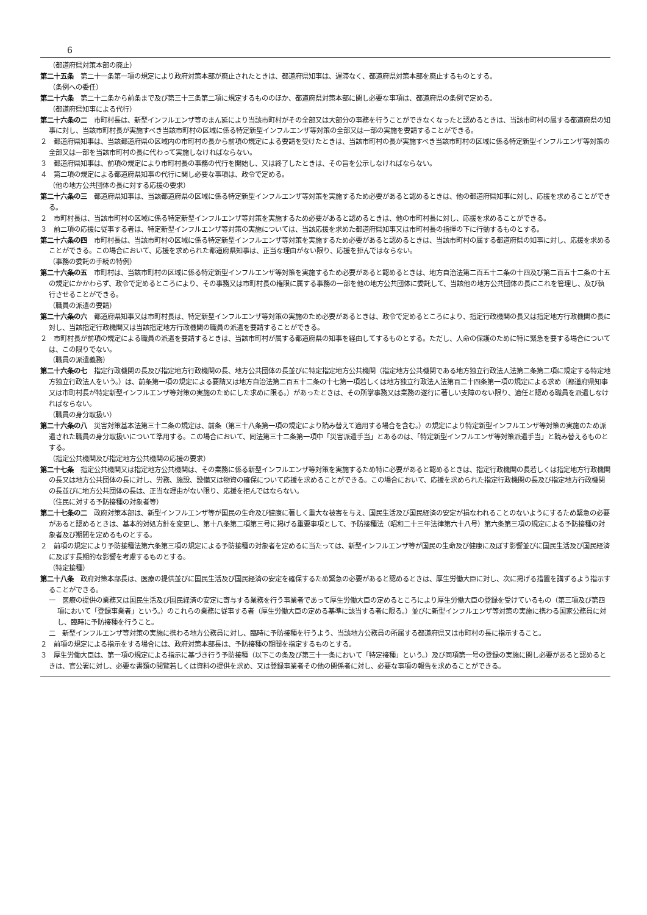6
（都道府県対策本部の廃止）
第二十五条　第二十一条第一項の規定により政府対策本部が廃止されたときは、都道府県知事は、遅滞なく、都道府県対策本部を廃止するものとする。
（条例への委任）
第二十六条　第二十二条から前条まで及び第三十三条第二項に規定するもののほか、都道府県対策本部に関し必要な事項は、都道府県の条例で定める。
（都道府県知事による代行）
第二十六条の二　市町村長は、新型インフルエンザ等のまん延により当該市町村がその全部又は大部分の事務を行うことができなくなったと認めるときは、当該市町村の属する都道府県の知事に対し、当該市町村長が実施すべき当該市町村の区域に係る特定新型インフルエンザ等対策の全部又は一部の実施を要請することができる。
２　都道府県知事は、当該都道府県の区域内の市町村の長から前項の規定による要請を受けたときは、当該市町村の長が実施すべき当該市町村の区域に係る特定新型インフルエンザ等対策の全部又は一部を当該市町村の長に代わって実施しなければならない。
３　都道府県知事は、前項の規定により市町村長の事務の代行を開始し、又は終了したときは、その旨を公示しなければならない。
４　第二項の規定による都道府県知事の代行に関し必要な事項は、政令で定める。
（他の地方公共団体の長に対する応援の要求）
第二十六条の三　都道府県知事は、当該都道府県の区域に係る特定新型インフルエンザ等対策を実施するため必要があると認めるときは、他の都道府県知事に対し、応援を求めることができる。
２　市町村長は、当該市町村の区域に係る特定新型インフルエンザ等対策を実施するため必要があると認めるときは、他の市町村長に対し、応援を求めることができる。
３　前二項の応援に従事する者は、特定新型インフルエンザ等対策の実施については、当該応援を求めた都道府県知事又は市町村長の指揮の下に行動するものとする。
第二十六条の四　市町村長は、当該市町村の区域に係る特定新型インフルエンザ等対策を実施するため必要があると認めるときは、当該市町村の属する都道府県の知事に対し、応援を求めることができる。この場合において、応援を求められた都道府県知事は、正当な理由がない限り、応援を拒んではならない。
（事務の委託の手続の特例）
第二十六条の五　市町村は、当該市町村の区域に係る特定新型インフルエンザ等対策を実施するため必要があると認めるときは、地方自治法第二百五十二条の十四及び第二百五十二条の十五の規定にかかわらず、政令で定めるところにより、その事務又は市町村長の権限に属する事務の一部を他の地方公共団体に委託して、当該他の地方公共団体の長にこれを管理し、及び執行させることができる。
（職員の派遣の要請）
第二十六条の六　都道府県知事又は市町村長は、特定新型インフルエンザ等対策の実施のため必要があるときは、政令で定めるところにより、指定行政機関の長又は指定地方行政機関の長に対し、当該指定行政機関又は当該指定地方行政機関の職員の派遣を要請することができる。
２　市町村長が前項の規定による職員の派遣を要請するときは、当該市町村が属する都道府県の知事を経由してするものとする。ただし、人命の保護のために特に緊急を要する場合については、この限りでない。
（職員の派遣義務）
第二十六条の七　指定行政機関の長及び指定地方行政機関の長、地方公共団体の長並びに特定指定地方公共機関（指定地方公共機関である地方独立行政法人法第二条第二項に規定する特定地方独立行政法人をいう。）は、前条第一項の規定による要請又は地方自治法第二百五十二条の十七第一項若しくは地方独立行政法人法第百二十四条第一項の規定による求め（都道府県知事又は市町村長が特定新型インフルエンザ等対策の実施のためにした求めに限る。）があったときは、その所掌事務又は業務の遂行に著しい支障のない限り、適任と認める職員を派遣しなければならない。
（職員の身分取扱い）
第二十六条の八　災害対策基本法第三十二条の規定は、前条（第三十八条第一項の規定により読み替えて適用する場合を含む。）の規定により特定新型インフルエンザ等対策の実施のため派遣された職員の身分取扱いについて準用する。この場合において、同法第三十二条第一項中「災害派遣手当」とあるのは、「特定新型インフルエンザ等対策派遣手当」と読み替えるものとする。
（指定公共機関及び指定地方公共機関の応援の要求）
第二十七条　指定公共機関又は指定地方公共機関は、その業務に係る新型インフルエンザ等対策を実施するため特に必要があると認めるときは、指定行政機関の長若しくは指定地方行政機関の長又は地方公共団体の長に対し、労務、施設、設備又は物資の確保について応援を求めることができる。この場合において、応援を求められた指定行政機関の長及び指定地方行政機関の長並びに地方公共団体の長は、正当な理由がない限り、応援を拒んではならない。
（住民に対する予防接種の対象者等）
第二十七条の二　政府対策本部は、新型インフルエンザ等が国民の生命及び健康に著しく重大な被害を与え、国民生活及び国民経済の安定が損なわれることのないようにするため緊急の必要があると認めるときは、基本的対処方針を変更し、第十八条第二項第三号に掲げる重要事項として、予防接種法（昭和二十三年法律第六十八号）第六条第三項の規定による予防接種の対象者及び期間を定めるものとする。
２　前項の規定により予防接種法第六条第三項の規定による予防接種の対象者を定めるに当たっては、新型インフルエンザ等が国民の生命及び健康に及ぼす影響並びに国民生活及び国民経済に及ぼす長期的な影響を考慮するものとする。
（特定接種）
第二十八条　政府対策本部長は、医療の提供並びに国民生活及び国民経済の安定を確保するため緊急の必要があると認めるときは、厚生労働大臣に対し、次に掲げる措置を講ずるよう指示することができる。
一　医療の提供の業務又は国民生活及び国民経済の安定に寄与する業務を行う事業者であって厚生労働大臣の定めるところにより厚生労働大臣の登録を受けているもの（第三項及び第四項において「登録事業者」という。）のこれらの業務に従事する者（厚生労働大臣の定める基準に該当する者に限る。）並びに新型インフルエンザ等対策の実施に携わる国家公務員に対し、臨時に予防接種を行うこと。
二　新型インフルエンザ等対策の実施に携わる地方公務員に対し、臨時に予防接種を行うよう、当該地方公務員の所属する都道府県又は市町村の長に指示すること。
２　前項の規定による指示をする場合には、政府対策本部長は、予防接種の期間を指定するものとする。
３　厚生労働大臣は、第一項の規定による指示に基づき行う予防接種（以下この条及び第三十一条において「特定接種」という。）及び同項第一号の登録の実施に関し必要があると認めるときは、官公署に対し、必要な書類の閲覧若しくは資料の提供を求め、又は登録事業者その他の関係者に対し、必要な事項の報告を求めることができる。